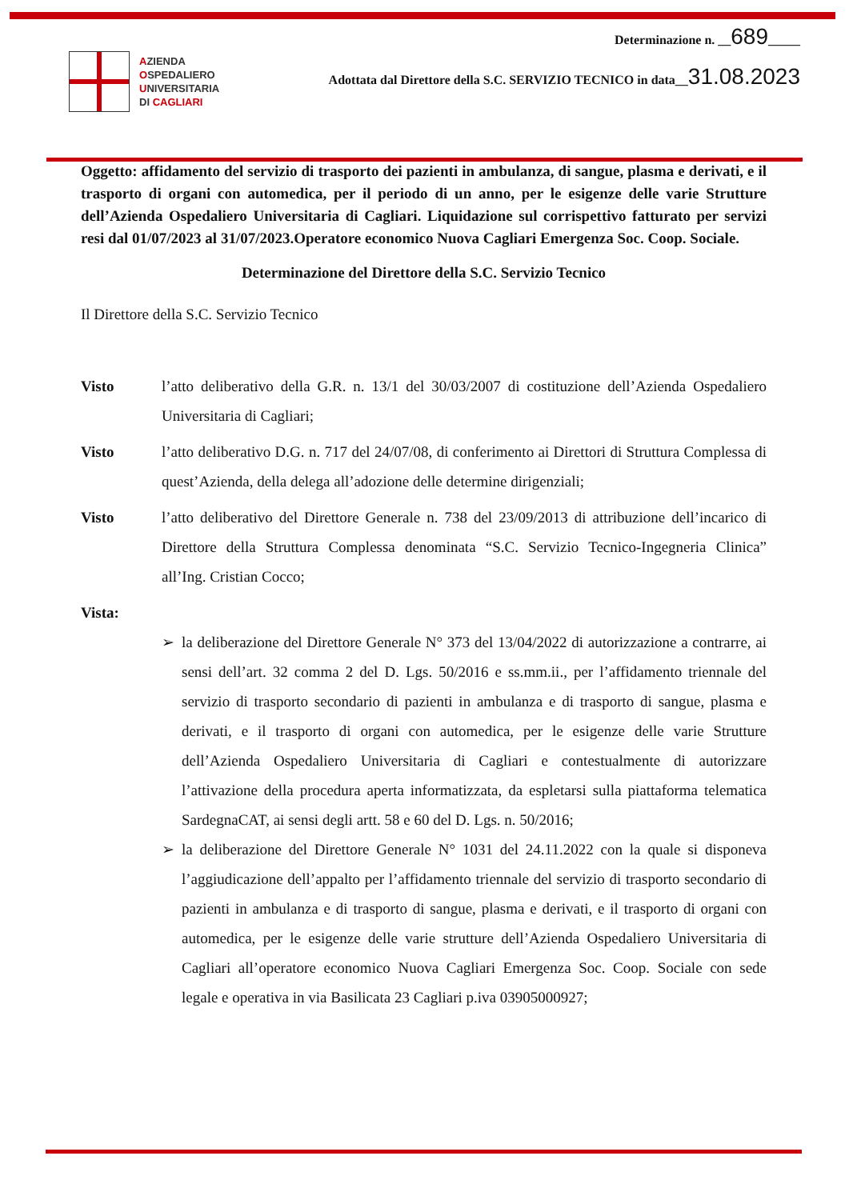Determinazione n. __689_____
Adottata dal Direttore della S.C. SERVIZIO TECNICO in data__31.08.2023
AZIENDA
OSPEDALIERO
UNIVERSITARIA
DI CAGLIARI
Oggetto: affidamento del servizio di trasporto dei pazienti in ambulanza, di sangue, plasma e derivati, e il trasporto di organi con automedica, per il periodo di un anno, per le esigenze delle varie Strutture dell’Azienda Ospedaliero Universitaria di Cagliari. Liquidazione sul corrispettivo fatturato per servizi resi dal 01/07/2023 al 31/07/2023.Operatore economico Nuova Cagliari Emergenza Soc. Coop. Sociale.
Determinazione del Direttore della S.C. Servizio Tecnico
Il Direttore della S.C. Servizio Tecnico
Visto l’atto deliberativo della G.R. n. 13/1 del 30/03/2007 di costituzione dell’Azienda Ospedaliero Universitaria di Cagliari;
Visto l’atto deliberativo D.G. n. 717 del 24/07/08, di conferimento ai Direttori di Struttura Complessa di quest’Azienda, della delega all’adozione delle determine dirigenziali;
Visto l’atto deliberativo del Direttore Generale n. 738 del 23/09/2013 di attribuzione dell’incarico di Direttore della Struttura Complessa denominata “S.C. Servizio Tecnico-Ingegneria Clinica” all’Ing. Cristian Cocco;
Vista:
➢ la deliberazione del Direttore Generale N° 373 del 13/04/2022 di autorizzazione a contrarre, ai sensi dell’art. 32 comma 2 del D. Lgs. 50/2016 e ss.mm.ii., per l’affidamento triennale del servizio di trasporto secondario di pazienti in ambulanza e di trasporto di sangue, plasma e derivati, e il trasporto di organi con automedica, per le esigenze delle varie Strutture dell’Azienda Ospedaliero Universitaria di Cagliari e contestualmente di autorizzare l’attivazione della procedura aperta informatizzata, da espletarsi sulla piattaforma telematica SardegnaCAT, ai sensi degli artt. 58 e 60 del D. Lgs. n. 50/2016;
➢ la deliberazione del Direttore Generale N° 1031 del 24.11.2022 con la quale si disponeva l’aggiudicazione dell’appalto per l’affidamento triennale del servizio di trasporto secondario di pazienti in ambulanza e di trasporto di sangue, plasma e derivati, e il trasporto di organi con automedica, per le esigenze delle varie strutture dell’Azienda Ospedaliero Universitaria di Cagliari all’operatore economico Nuova Cagliari Emergenza Soc. Coop. Sociale con sede legale e operativa in via Basilicata 23 Cagliari p.iva 03905000927;